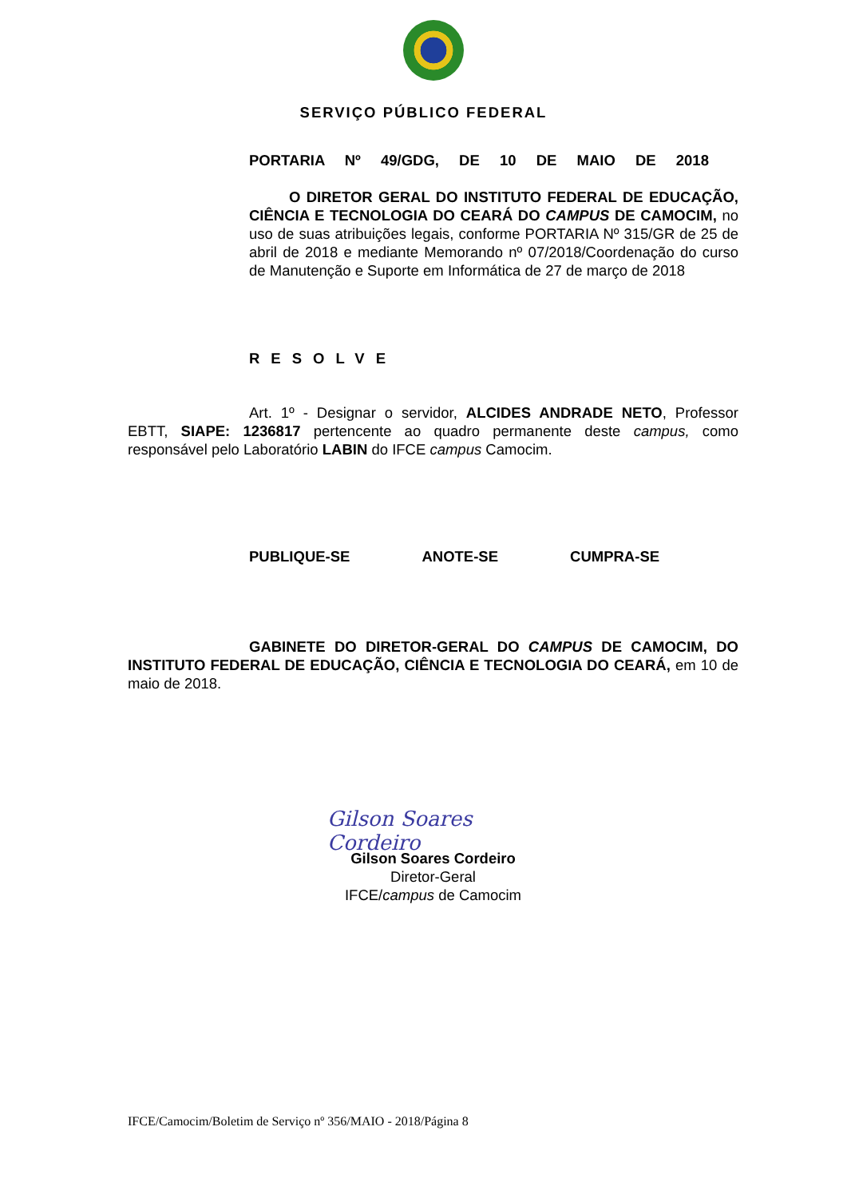SERVIÇO PÚBLICO FEDERAL
PORTARIA Nº 49/GDG, DE 10 DE MAIO DE 2018
O DIRETOR GERAL DO INSTITUTO FEDERAL DE EDUCAÇÃO, CIÊNCIA E TECNOLOGIA DO CEARÁ DO CAMPUS DE CAMOCIM, no uso de suas atribuições legais, conforme PORTARIA Nº 315/GR de 25 de abril de 2018 e mediante Memorando nº 07/2018/Coordenação do curso de Manutenção e Suporte em Informática de 27 de março de 2018
RESOLVE
Art. 1º - Designar o servidor, ALCIDES ANDRADE NETO, Professor EBTT, SIAPE: 1236817 pertencente ao quadro permanente deste campus, como responsável pelo Laboratório LABIN do IFCE campus Camocim.
PUBLIQUE-SE ANOTE-SE CUMPRA-SE
GABINETE DO DIRETOR-GERAL DO CAMPUS DE CAMOCIM, DO INSTITUTO FEDERAL DE EDUCAÇÃO, CIÊNCIA E TECNOLOGIA DO CEARÁ, em 10 de maio de 2018.
Gilson Soares Cordeiro
Gilson Soares Cordeiro
Diretor-Geral
IFCE/campus de Camocim
IFCE/Camocim/Boletim de Serviço nº 356/MAIO - 2018/Página 8